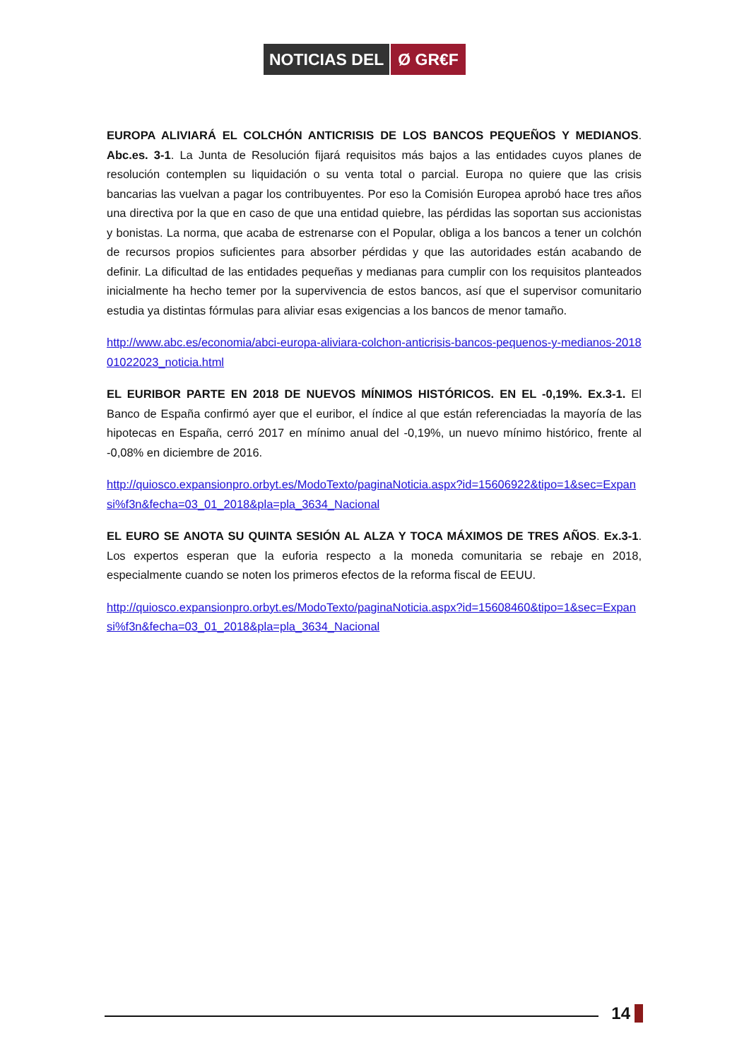NOTICIAS DEL Ø GR€F
EUROPA ALIVIARÁ EL COLCHÓN ANTICRISIS DE LOS BANCOS PEQUEÑOS Y MEDIANOS. Abc.es. 3-1. La Junta de Resolución fijará requisitos más bajos a las entidades cuyos planes de resolución contemplen su liquidación o su venta total o parcial. Europa no quiere que las crisis bancarias las vuelvan a pagar los contribuyentes. Por eso la Comisión Europea aprobó hace tres años una directiva por la que en caso de que una entidad quiebre, las pérdidas las soportan sus accionistas y bonistas. La norma, que acaba de estrenarse con el Popular, obliga a los bancos a tener un colchón de recursos propios suficientes para absorber pérdidas y que las autoridades están acabando de definir. La dificultad de las entidades pequeñas y medianas para cumplir con los requisitos planteados inicialmente ha hecho temer por la supervivencia de estos bancos, así que el supervisor comunitario estudia ya distintas fórmulas para aliviar esas exigencias a los bancos de menor tamaño.
http://www.abc.es/economia/abci-europa-aliviara-colchon-anticrisis-bancos-pequenos-y-medianos-201801022023_noticia.html
EL EURIBOR PARTE EN 2018 DE NUEVOS MÍNIMOS HISTÓRICOS. EN EL -0,19%. Ex.3-1. El Banco de España confirmó ayer que el euribor, el índice al que están referenciadas la mayoría de las hipotecas en España, cerró 2017 en mínimo anual del -0,19%, un nuevo mínimo histórico, frente al -0,08% en diciembre de 2016.
http://quiosco.expansionpro.orbyt.es/ModoTexto/paginaNoticia.aspx?id=15606922&tipo=1&sec=Expansi%f3n&fecha=03_01_2018&pla=pla_3634_Nacional
EL EURO SE ANOTA SU QUINTA SESIÓN AL ALZA Y TOCA MÁXIMOS DE TRES AÑOS. Ex.3-1. Los expertos esperan que la euforia respecto a la moneda comunitaria se rebaje en 2018, especialmente cuando se noten los primeros efectos de la reforma fiscal de EEUU.
http://quiosco.expansionpro.orbyt.es/ModoTexto/paginaNoticia.aspx?id=15608460&tipo=1&sec=Expansi%f3n&fecha=03_01_2018&pla=pla_3634_Nacional
14